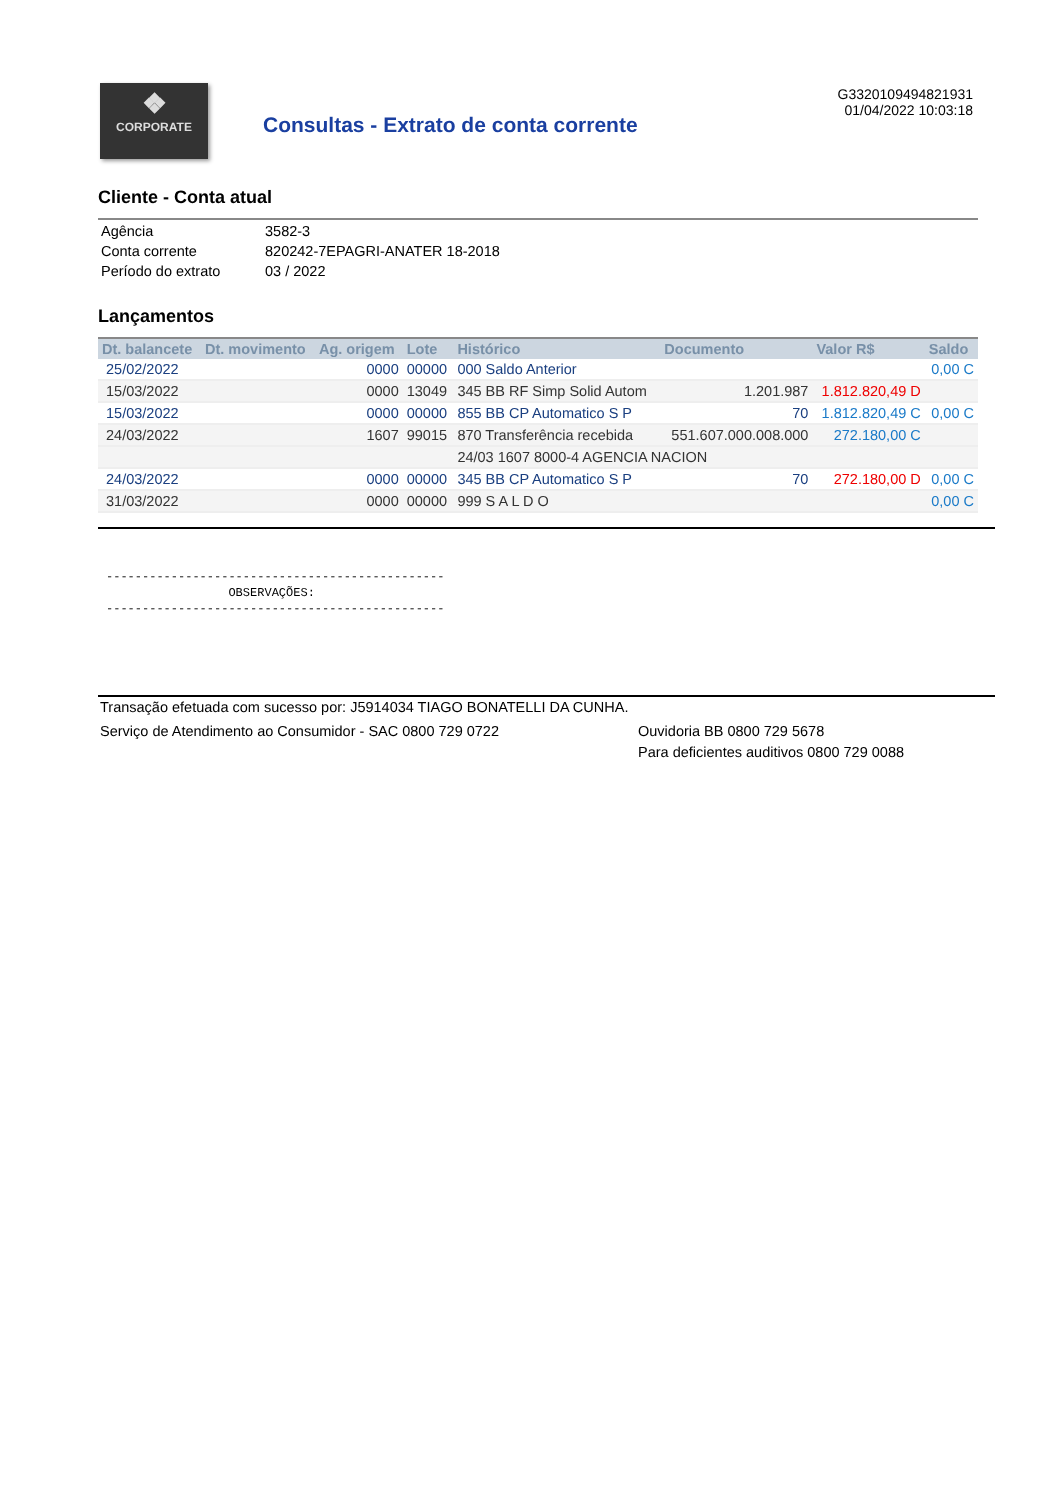❖
CORPORATE
Consultas - Extrato de conta corrente
G3320109494821931
01/04/2022 10:03:18
Cliente - Conta atual
| Agência | 3582-3 |
| Conta corrente | 820242-7EPAGRI-ANATER 18-2018 |
| Período do extrato | 03 / 2022 |
Lançamentos
| Dt. balancete | Dt. movimento | Ag. origem | Lote | Histórico | Documento | Valor R$ | Saldo |
| --- | --- | --- | --- | --- | --- | --- | --- |
| 25/02/2022 | | 0000 | 00000 | 000 Saldo Anterior | | | 0,00 C |
| 15/03/2022 | | 0000 | 13049 | 345 BB RF Simp Solid Autom | 1.201.987 | 1.812.820,49 D | |
| 15/03/2022 | | 0000 | 00000 | 855 BB CP Automatico S P | 70 | 1.812.820,49 C | 0,00 C |
| 24/03/2022 | | 1607 | 99015 | 870 Transferência recebida | 551.607.000.008.000 | 272.180,00 C | |
| | | | | 24/03 1607 8000-4 AGENCIA NACION | | | |
| 24/03/2022 | | 0000 | 00000 | 345 BB CP Automatico S P | 70 | 272.180,00 D | 0,00 C |
| 31/03/2022 | | 0000 | 00000 | 999 S A L D O | | | 0,00 C |
----------------------------------------------- OBSERVAÇÕES: -----------------------------------------------
Transação efetuada com sucesso por: J5914034 TIAGO BONATELLI DA CUNHA.
Serviço de Atendimento ao Consumidor - SAC 0800 729 0722 Ouvidoria BB 0800 729 5678
Para deficientes auditivos 0800 729 0088